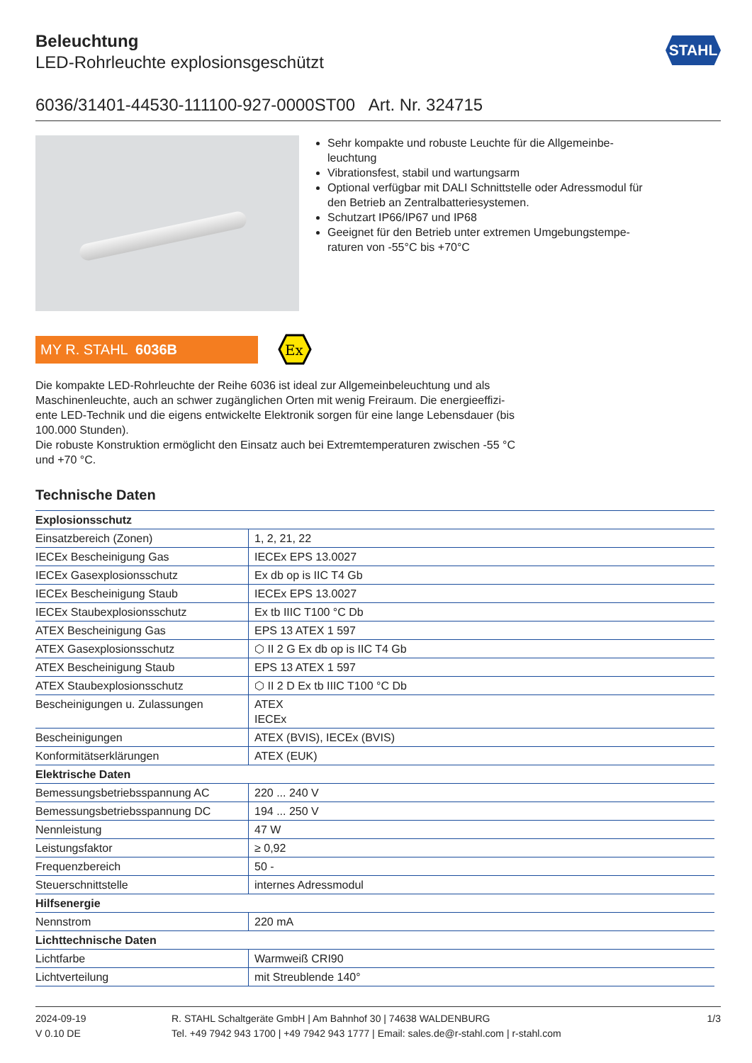STAHL
Beleuchtung
LED-Rohrleuchte explosionsgeschützt
6036/31401-44530-111100-927-0000ST00 Art. Nr. 324715
Sehr kompakte und robuste Leuchte für die Allgemeinbe-leuchtung
Vibrationsfest, stabil und wartungsarm
Optional verfügbar mit DALI Schnittstelle oder Adressmodul für den Betrieb an Zentralbatteriesystemen.
Schutzart IP66/IP67 und IP68
Geeignet für den Betrieb unter extremen Umgebungstempe-raturen von -55°C bis +70°C
MY R. STAHL 6036B
Ex
Die kompakte LED-Rohrleuchte der Reihe 6036 ist ideal zur Allgemeinbeleuchtung und als Maschinenleuchte, auch an schwer zugänglichen Orten mit wenig Freiraum. Die energieeffizi-ente LED-Technik und die eigens entwickelte Elektronik sorgen für eine lange Lebensdauer (bis 100.000 Stunden).
Die robuste Konstruktion ermöglicht den Einsatz auch bei Extremtemperaturen zwischen -55 °C und +70 °C.
Technische Daten
| Explosionsschutz | |
| --- | --- |
| Einsatzbereich (Zonen) | 1, 2, 21, 22 |
| IECEx Bescheinigung Gas | IECEx EPS 13.0027 |
| IECEx Gasexplosionsschutz | Ex db op is IIC T4 Gb |
| IECEx Bescheinigung Staub | IECEx EPS 13.0027 |
| IECEx Staubexplosionsschutz | Ex tb IIIC T100 °C Db |
| ATEX Bescheinigung Gas | EPS 13 ATEX 1 597 |
| ATEX Gasexplosionsschutz | ⬡ II 2 G Ex db op is IIC T4 Gb |
| ATEX Bescheinigung Staub | EPS 13 ATEX 1 597 |
| ATEX Staubexplosionsschutz | ⬡ II 2 D Ex tb IIIC T100 °C Db |
| Bescheinigungen u. Zulassungen | ATEX IECEx |
| Bescheinigungen | ATEX (BVIS), IECEx (BVIS) |
| Konformitätserklärungen | ATEX (EUK) |
| Elektrische Daten | |
| Bemessungsbetriebsspannung AC | 220 ... 240 V |
| Bemessungsbetriebsspannung DC | 194 ... 250 V |
| Nennleistung | 47 W |
| Leistungsfaktor | ≥ 0,92 |
| Frequenzbereich | 50 - |
| Steuerschnittstelle | internes Adressmodul |
| Hilfsenergie | |
| Nennstrom | 220 mA |
| Lichttechnische Daten | |
| Lichtfarbe | Warmweiß CRI90 |
| Lichtverteilung | mit Streublende 140° |
2024-09-19
V 0.10 DE
R. STAHL Schaltgeräte GmbH | Am Bahnhof 30 | 74638 WALDENBURG
Tel. +49 7942 943 1700 | +49 7942 943 1777 | Email: sales.de@r-stahl.com | r-stahl.com
1/3